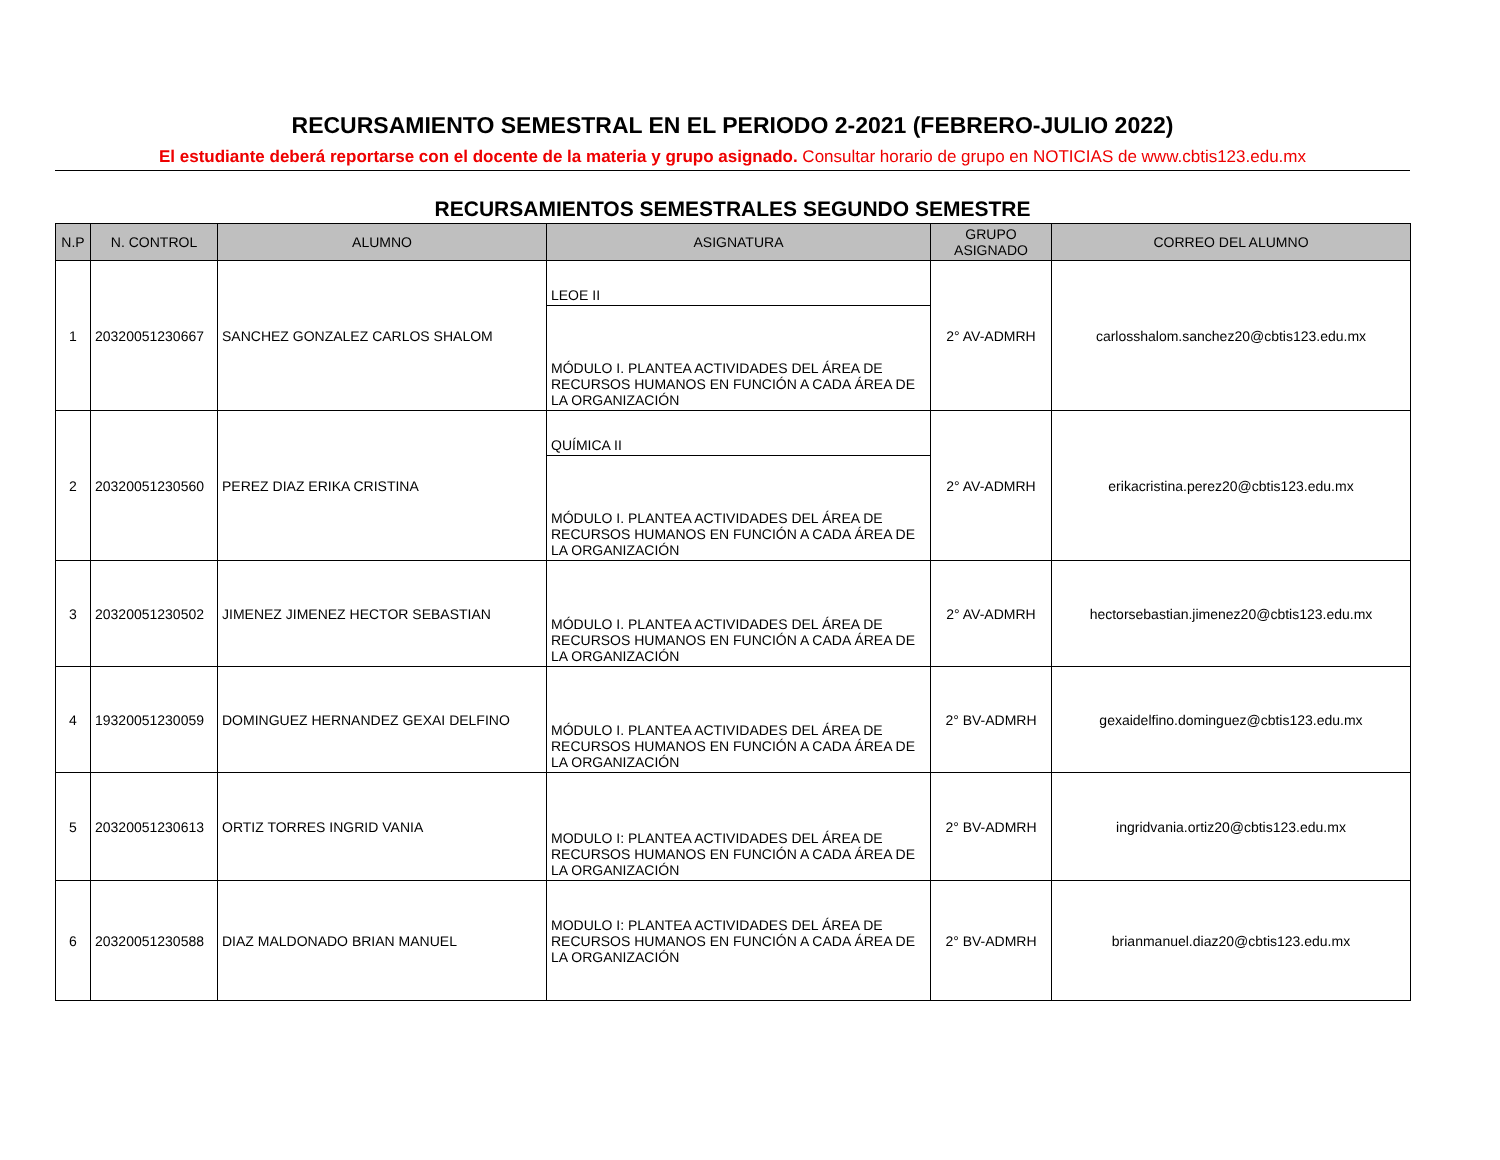RECURSAMIENTO SEMESTRAL EN EL PERIODO 2-2021 (FEBRERO-JULIO 2022)
El estudiante deberá reportarse con el docente de la materia y grupo asignado. Consultar horario de grupo en NOTICIAS de www.cbtis123.edu.mx
RECURSAMIENTOS SEMESTRALES SEGUNDO SEMESTRE
| N.P | N. CONTROL | ALUMNO | ASIGNATURA | GRUPO ASIGNADO | CORREO DEL ALUMNO |
| --- | --- | --- | --- | --- | --- |
| 1 | 20320051230667 | SANCHEZ GONZALEZ CARLOS SHALOM | LEOE II | 2° AV-ADMRH | carlosshalom.sanchez20@cbtis123.edu.mx |
| | | | MÓDULO I. PLANTEA ACTIVIDADES DEL ÁREA DE RECURSOS HUMANOS EN FUNCIÓN A CADA ÁREA DE LA ORGANIZACIÓN | | |
| 2 | 20320051230560 | PEREZ DIAZ ERIKA CRISTINA | QUÍMICA II | 2° AV-ADMRH | erikacristina.perez20@cbtis123.edu.mx |
| | | | MÓDULO I. PLANTEA ACTIVIDADES DEL ÁREA DE RECURSOS HUMANOS EN FUNCIÓN A CADA ÁREA DE LA ORGANIZACIÓN | | |
| 3 | 20320051230502 | JIMENEZ JIMENEZ HECTOR SEBASTIAN | MÓDULO I. PLANTEA ACTIVIDADES DEL ÁREA DE RECURSOS HUMANOS EN FUNCIÓN A CADA ÁREA DE LA ORGANIZACIÓN | 2° AV-ADMRH | hectorsebastian.jimenez20@cbtis123.edu.mx |
| 4 | 19320051230059 | DOMINGUEZ HERNANDEZ GEXAI DELFINO | MÓDULO I. PLANTEA ACTIVIDADES DEL ÁREA DE RECURSOS HUMANOS EN FUNCIÓN A CADA ÁREA DE LA ORGANIZACIÓN | 2° BV-ADMRH | gexaidelfino.dominguez@cbtis123.edu.mx |
| 5 | 20320051230613 | ORTIZ TORRES INGRID VANIA | MODULO I: PLANTEA ACTIVIDADES DEL ÁREA DE RECURSOS HUMANOS EN FUNCIÓN A CADA ÁREA DE LA ORGANIZACIÓN | 2° BV-ADMRH | ingridvania.ortiz20@cbtis123.edu.mx |
| 6 | 20320051230588 | DIAZ MALDONADO BRIAN MANUEL | MODULO I: PLANTEA ACTIVIDADES DEL ÁREA DE RECURSOS HUMANOS EN FUNCIÓN A CADA ÁREA DE LA ORGANIZACIÓN | 2° BV-ADMRH | brianmanuel.diaz20@cbtis123.edu.mx |